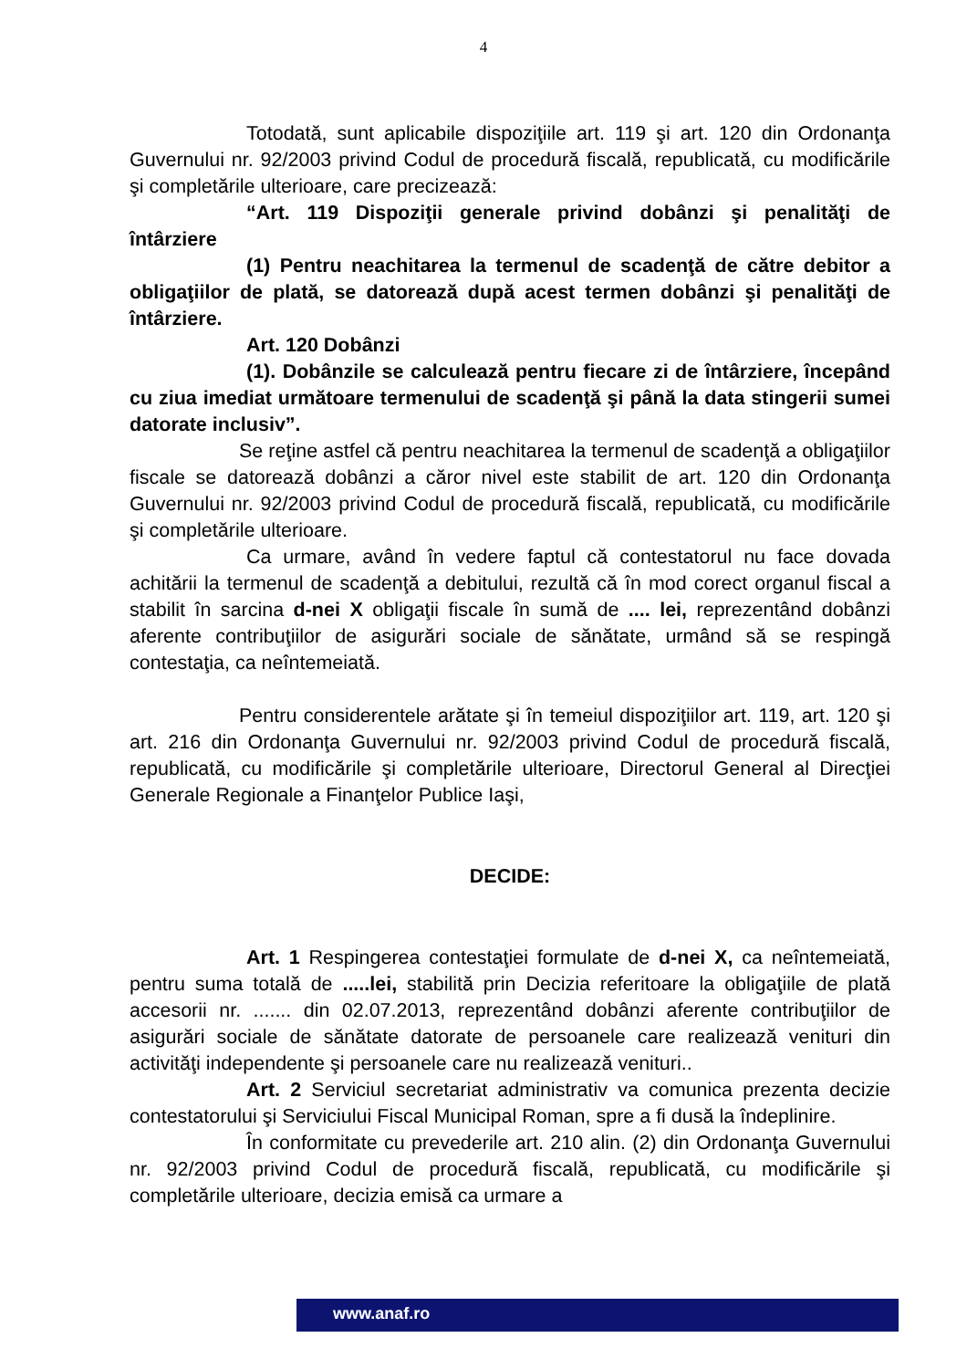4
Totodată, sunt aplicabile dispoziţiile art. 119 şi art. 120 din Ordonanţa Guvernului nr. 92/2003 privind Codul de procedură fiscală, republicată, cu modificările şi completările ulterioare, care precizează:
“Art. 119 Dispoziţii generale privind dobânzi şi penalităţi de întârziere
(1) Pentru neachitarea la termenul de scadenţă de către debitor a obligaţiilor de plată, se datorează după acest termen dobânzi şi penalităţi de întârziere.
Art. 120 Dobânzi
(1). Dobânzile se calculează pentru fiecare zi de întârziere, începând cu ziua imediat următoare termenului de scadenţă şi până la data stingerii sumei datorate inclusiv”.
Se reţine astfel că pentru neachitarea la termenul de scadenţă a obligaţiilor fiscale se datorează dobânzi a căror nivel este stabilit de art. 120 din Ordonanţa Guvernului nr. 92/2003 privind Codul de procedură fiscală, republicată, cu modificările şi completările ulterioare.
Ca urmare, având în vedere faptul că contestatorul nu face dovada achitării la termenul de scadenţă a debitului, rezultă că în mod corect organul fiscal a stabilit în sarcina d-nei X obligaţii fiscale în sumă de .... lei, reprezentând dobânzi aferente contribuţiilor de asigurări sociale de sănătate, urmând să se respingă contestaţia, ca neîntemeiată.
Pentru considerentele arătate şi în temeiul dispoziţiilor art. 119, art. 120 şi art. 216 din Ordonanţa Guvernului nr. 92/2003 privind Codul de procedură fiscală, republicată, cu modificările şi completările ulterioare, Directorul General al Direcţiei Generale Regionale a Finanţelor Publice Iaşi,
DECIDE:
Art. 1 Respingerea contestaţiei formulate de d-nei X, ca neîntemeiată, pentru suma totală de .....lei, stabilită prin Decizia referitoare la obligaţiile de plată accesorii nr. ....... din 02.07.2013, reprezentând dobânzi aferente contribuţiilor de asigurări sociale de sănătate datorate de persoanele care realizează venituri din activităţi independente şi persoanele care nu realizează venituri..
Art. 2 Serviciul secretariat administrativ va comunica prezenta decizie contestatorului şi Serviciului Fiscal Municipal Roman, spre a fi dusă la îndeplinire.
În conformitate cu prevederile art. 210 alin. (2) din Ordonanţa Guvernului nr. 92/2003 privind Codul de procedură fiscală, republicată, cu modificările şi completările ulterioare, decizia emisă ca urmare a
www.anaf.ro